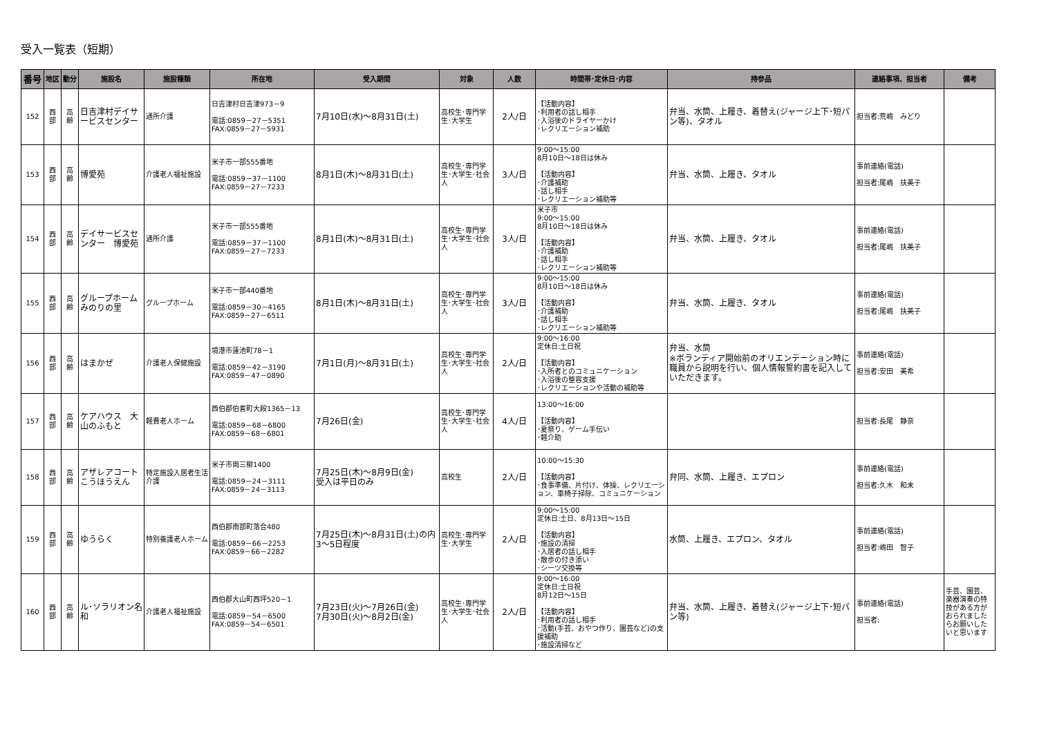受入一覧表（短期）
| 番号 | 地区 | 動分 | 施設名 | 施設種類 | 所在地 | 受入期間 | 対象 | 人数 | 時間帯･定休日･内容 | 持参品 | 連絡事項、担当者 | 備考 |
| --- | --- | --- | --- | --- | --- | --- | --- | --- | --- | --- | --- | --- |
| 152 | 西 部 | 高 齢 | 日吉津村デイサービスセンター | 通所介護 | 日吉津村日吉津973－9 電話:0859－27－5351 FAX:0859－27－5931 | 7月10日(水)～8月31日(土) | 高校生･専門学生･大学生 | 2人/日 | 【活動内容】 ･利用者の話し相手 ･入浴後のドライヤーかけ ･レクリエーション補助 | 弁当、水筒、上履き、着替え(ジャージ上下･短パン等)、タオル | 担当者:荒嶋 みどり | |
| 153 | 西 部 | 高 齢 | 博愛苑 | 介護老人福祉施設 | 米子市一部555番地 電話:0859－37－1100 FAX:0859－27－7233 | 8月1日(木)～8月31日(土) | 高校生･専門学生･大学生･社会人 | 3人/日 | 9:00～15:00 8月10日～18日は休み 【活動内容】 ･介護補助 ･話し相手 ･レクリエーション補助等 | 弁当、水筒、上履き、タオル | 事前連絡(電話) 担当者:尾嶋 扶美子 | |
| 154 | 西 部 | 高 齢 | デイサービスセンター 博愛苑 | 通所介護 | 米子市一部555番地 電話:0859－37－1100 FAX:0859－27－7233 | 8月1日(木)～8月31日(土) | 高校生･専門学生･大学生･社会人 | 3人/日 | 米子市 9:00～15:00 8月10日～18日は休み 【活動内容】 ･介護補助 ･話し相手 ･レクリエーション補助等 | 弁当、水筒、上履き、タオル | 事前連絡(電話) 担当者:尾嶋 扶美子 | |
| 155 | 西 部 | 高 齢 | グループホームみのりの里 | グループホーム | 米子市一部440番地 電話:0859－30－4165 FAX:0859－27－6511 | 8月1日(木)～8月31日(土) | 高校生･専門学生･大学生･社会人 | 3人/日 | 9:00～15:00 8月10日～18日は休み 【活動内容】 ･介護補助 ･話し相手 ･レクリエーション補助等 | 弁当、水筒、上履き、タオル | 事前連絡(電話) 担当者:尾嶋 扶美子 | |
| 156 | 西 部 | 高 齢 | はまかぜ | 介護老人保健施設 | 境港市蓮池町78－1 電話:0859－42－3190 FAX:0859－47－0890 | 7月1日(月)～8月31日(土) | 高校生･専門学生･大学生･社会人 | 2人/日 | 9:00～16:00 定休日:土日祝 【活動内容】 ･入所者とのコミュニケーション ･入浴後の整容支援 ･レクリエーションや活動の補助等 | 弁当、水筒 ※ボランティア開始前のオリエンテーション時に職員から説明を行い、個人情報誓約書を記入していただきます。 | 事前連絡(電話) 担当者:安田 美希 | |
| 157 | 西 部 | 高 齢 | ケアハウス 大山のふもと | 軽費老人ホーム | 西伯郡伯耆町大殿1365－13 電話:0859－68－6800 FAX:0859－68－6801 | 7月26日(金) | 高校生･専門学生･大学生･社会人 | 4人/日 | 13:00～16:00 【活動内容】 ･夏祭り、ゲーム手伝い ･軽介助 | | 担当者:長尾 静奈 | |
| 158 | 西 部 | 高 齢 | アザレアコートこうほうえん | 特定施設入居者生活介護 | 米子市両三柳1400 電話:0859－24－3111 FAX:0859－24－3113 | 7月25日(木)～8月9日(金) 受入は平日のみ | 高校生 | 2人/日 | 10:00～15:30 【活動内容】 ･食事準備、片付け、体操、レクリエーション、車椅子掃除、コミュニケーション | 弁同、水筒、上履き、エプロン | 事前連絡(電話) 担当者:久木 和未 | |
| 159 | 西 部 | 高 齢 | ゆうらく | 特別養護老人ホーム | 西伯郡南部町落合480 電話:0859－66－2253 FAX:0859－66－2282 | 7月25日(木)～8月31日(土)の内3～5日程度 | 高校生･専門学生･大学生 | 2人/日 | 9:00～15:00 定休日:土日、8月13日～15日 【活動内容】 ･施設の清掃 ･入居者の話し相手 ･散歩の付き添い ･シーツ交換等 | 水筒、上履き、エプロン、タオル | 事前連絡(電話) 担当者:嶋田 智子 | |
| 160 | 西 部 | 高 齢 | ル･ソラリオン名和 | 介護老人福祉施設 | 西伯郡大山町西坪520－1 電話:0859－54－6500 FAX:0859－54－6501 | 7月23日(火)～7月26日(金) 7月30日(火)～8月2日(金) | 高校生･専門学生･大学生･社会人 | 2人/日 | 9:00～16:00 定休日:土日祝 8月12日～15日 【活動内容】 ･利用者の話し相手 ･活動(手芸、おやつ作り、園芸など)の支援補助 ･施設清掃など | 弁当、水筒、上履き、着替え(ジャージ上下･短パン等) | 事前連絡(電話) 担当者: | 手芸、園芸、楽器演奏の特技がある方がおられましたらお願いしたいと思います |